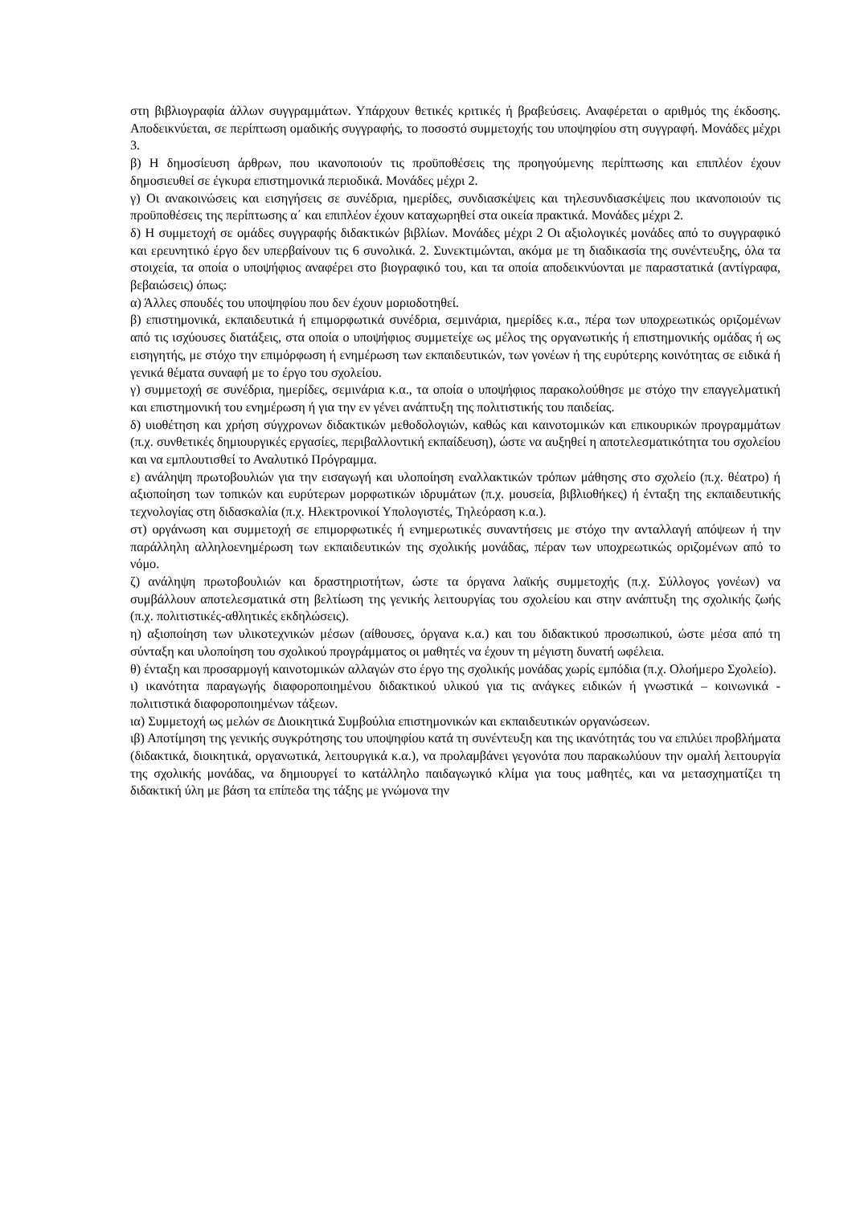στη βιβλιογραφία άλλων συγγραμμάτων. Υπάρχουν θετικές κριτικές ή βραβεύσεις. Αναφέρεται ο αριθμός της έκδοσης. Αποδεικνύεται, σε περίπτωση ομαδικής συγγραφής, το ποσοστό συμμετοχής του υποψηφίου στη συγγραφή. Μονάδες μέχρι 3.
β) Η δημοσίευση άρθρων, που ικανοποιούν τις προϋποθέσεις της προηγούμενης περίπτωσης και επιπλέον έχουν δημοσιευθεί σε έγκυρα επιστημονικά περιοδικά. Μονάδες μέχρι 2.
γ) Οι ανακοινώσεις και εισηγήσεις σε συνέδρια, ημερίδες, συνδιασκέψεις και τηλεσυνδιασκέψεις που ικανοποιούν τις προϋποθέσεις της περίπτωσης α΄ και επιπλέον έχουν καταχωρηθεί στα οικεία πρακτικά. Μονάδες μέχρι 2.
δ) Η συμμετοχή σε ομάδες συγγραφής διδακτικών βιβλίων. Μονάδες μέχρι 2 Οι αξιολογικές μονάδες από το συγγραφικό και ερευνητικό έργο δεν υπερβαίνουν τις 6 συνολικά. 2. Συνεκτιμώνται, ακόμα με τη διαδικασία της συνέντευξης, όλα τα στοιχεία, τα οποία ο υποψήφιος αναφέρει στο βιογραφικό του, και τα οποία αποδεικνύονται με παραστατικά (αντίγραφα, βεβαιώσεις) όπως:
α) Άλλες σπουδές του υποψηφίου που δεν έχουν μοριοδοτηθεί.
β) επιστημονικά, εκπαιδευτικά ή επιμορφωτικά συνέδρια, σεμινάρια, ημερίδες κ.α., πέρα των υποχρεωτικώς οριζομένων από τις ισχύουσες διατάξεις, στα οποία ο υποψήφιος συμμετείχε ως μέλος της οργανωτικής ή επιστημονικής ομάδας ή ως εισηγητής, με στόχο την επιμόρφωση ή ενημέρωση των εκπαιδευτικών, των γονέων ή της ευρύτερης κοινότητας σε ειδικά ή γενικά θέματα συναφή με το έργο του σχολείου.
γ) συμμετοχή σε συνέδρια, ημερίδες, σεμινάρια κ.α., τα οποία ο υποψήφιος παρακολούθησε με στόχο την επαγγελματική και επιστημονική του ενημέρωση ή για την εν γένει ανάπτυξη της πολιτιστικής του παιδείας.
δ) υιοθέτηση και χρήση σύγχρονων διδακτικών μεθοδολογιών, καθώς και καινοτομικών και επικουρικών προγραμμάτων (π.χ. συνθετικές δημιουργικές εργασίες, περιβαλλοντική εκπαίδευση), ώστε να αυξηθεί η αποτελεσματικότητα του σχολείου και να εμπλουτισθεί το Αναλυτικό Πρόγραμμα.
ε) ανάληψη πρωτοβουλιών για την εισαγωγή και υλοποίηση εναλλακτικών τρόπων μάθησης στο σχολείο (π.χ. θέατρο) ή αξιοποίηση των τοπικών και ευρύτερων μορφωτικών ιδρυμάτων (π.χ. μουσεία, βιβλιοθήκες) ή ένταξη της εκπαιδευτικής τεχνολογίας στη διδασκαλία (π.χ. Ηλεκτρονικοί Υπολογιστές, Τηλεόραση κ.α.).
στ) οργάνωση και συμμετοχή σε επιμορφωτικές ή ενημερωτικές συναντήσεις με στόχο την ανταλλαγή απόψεων ή την παράλληλη αλληλοενημέρωση των εκπαιδευτικών της σχολικής μονάδας, πέραν των υποχρεωτικώς οριζομένων από το νόμο.
ζ) ανάληψη πρωτοβουλιών και δραστηριοτήτων, ώστε τα όργανα λαϊκής συμμετοχής (π.χ. Σύλλογος γονέων) να συμβάλλουν αποτελεσματικά στη βελτίωση της γενικής λειτουργίας του σχολείου και στην ανάπτυξη της σχολικής ζωής (π.χ. πολιτιστικές-αθλητικές εκδηλώσεις).
η) αξιοποίηση των υλικοτεχνικών μέσων (αίθουσες, όργανα κ.α.) και του διδακτικού προσωπικού, ώστε μέσα από τη σύνταξη και υλοποίηση του σχολικού προγράμματος οι μαθητές να έχουν τη μέγιστη δυνατή ωφέλεια.
θ) ένταξη και προσαρμογή καινοτομικών αλλαγών στο έργο της σχολικής μονάδας χωρίς εμπόδια (π.χ. Ολοήμερο Σχολείο).
ι) ικανότητα παραγωγής διαφοροποιημένου διδακτικού υλικού για τις ανάγκες ειδικών ή γνωστικά – κοινωνικά - πολιτιστικά διαφοροποιημένων τάξεων.
ια) Συμμετοχή ως μελών σε Διοικητικά Συμβούλια επιστημονικών και εκπαιδευτικών οργανώσεων.
ιβ) Αποτίμηση της γενικής συγκρότησης του υποψηφίου κατά τη συνέντευξη και της ικανότητάς του να επιλύει προβλήματα (διδακτικά, διοικητικά, οργανωτικά, λειτουργικά κ.α.), να προλαμβάνει γεγονότα που παρακωλύουν την ομαλή λειτουργία της σχολικής μονάδας, να δημιουργεί το κατάλληλο παιδαγωγικό κλίμα για τους μαθητές, και να μετασχηματίζει τη διδακτική ύλη με βάση τα επίπεδα της τάξης με γνώμονα την